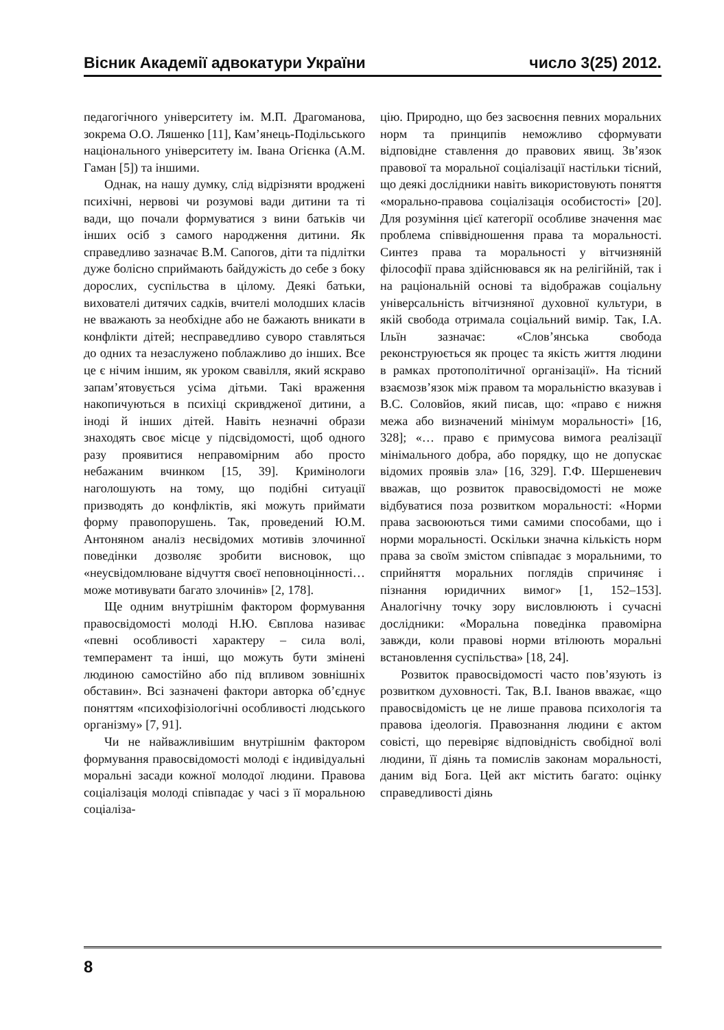Вісник Академії адвокатури України число 3(25) 2012.
педагогічного університету ім. М.П. Драгоманова, зокрема О.О. Ляшенко [11], Кам’янець-Подільського національного університету ім. Івана Огієнка (А.М. Гаман [5]) та іншими.
Однак, на нашу думку, слід відрізняти вроджені психічні, нервові чи розумові вади дитини та ті вади, що почали формуватися з вини батьків чи інших осіб з самого народження дитини. Як справедливо зазначає В.М. Сапогов, діти та підлітки дуже болісно сприймають байдужість до себе з боку дорослих, суспільства в цілому. Деякі батьки, вихователі дитячих садків, вчителі молодших класів не вважають за необхідне або не бажають вникати в конфлікти дітей; несправедливо суворо ставляться до одних та незаслужено поблажливо до інших. Все це є нічим іншим, як уроком свавілля, який яскраво запам’ятовується усіма дітьми. Такі враження накопичуються в психіці скривдженої дитини, а іноді й інших дітей. Навіть незначні образи знаходять своє місце у підсвідомості, щоб одного разу проявитися неправомірним або просто небажаним вчинком [15, 39]. Кримінологи наголошують на тому, що подібні ситуації призводять до конфліктів, які можуть приймати форму правопорушень. Так, проведений Ю.М. Антоняном аналіз несвідомих мотивів злочинної поведінки дозволяє зробити висновок, що «неусвідомлюване відчуття своєї неповноцінності… може мотивувати багато злочинів» [2, 178].
Ще одним внутрішнім фактором формування правосвідомості молоді Н.Ю. Євплова називає «певні особливості характеру – сила волі, темперамент та інші, що можуть бути змінені людиною самостійно або під впливом зовнішніх обставин». Всі зазначені фактори авторка об’єднує поняттям «психофізіологічні особливості людського організму» [7, 91].
Чи не найважливішим внутрішнім фактором формування правосвідомості молоді є індивідуальні моральні засади кожної молодої людини. Правова соціалізація молоді співпадає у часі з її моральною соціаліза-
цію. Природно, що без засвоєння певних моральних норм та принципів неможливо сформувати відповідне ставлення до правових явищ. Зв’язок правової та моральної соціалізації настільки тісний, що деякі дослідники навіть використовують поняття «морально-правова соціалізація особистості» [20]. Для розуміння цієї категорії особливе значення має проблема співвідношення права та моральності. Синтез права та моральності у вітчизняній філософії права здійснювався як на релігійній, так і на раціональній основі та відображав соціальну універсальність вітчизняної духовної культури, в якій свобода отримала соціальний вимір. Так, І.А. Ільїн зазначає: «Слов’янська свобода реконструюється як процес та якість життя людини в рамках протополітичної організації». На тісний взаємозв’язок між правом та моральністю вказував і В.С. Соловйов, який писав, що: «право є нижня межа або визначений мінімум моральності» [16, 328]; «… право є примусова вимога реалізації мінімального добра, або порядку, що не допускає відомих проявів зла» [16, 329]. Г.Ф. Шершеневич вважав, що розвиток правосвідомості не може відбуватися поза розвитком моральності: «Норми права засвоюються тими самими способами, що і норми моральності. Оскільки значна кількість норм права за своїм змістом співпадає з моральними, то сприйняття моральних поглядів спричиняє і пізнання юридичних вимог» [1, 152–153]. Аналогічну точку зору висловлюють і сучасні дослідники: «Моральна поведінка правомірна завжди, коли правові норми втілюють моральні встановлення суспільства» [18, 24].
Розвиток правосвідомості часто пов’язують із розвитком духовності. Так, В.І. Іванов вважає, «що правосвідомість це не лише правова психологія та правова ідеологія. Правознання людини є актом совісті, що перевіряє відповідність свобідної волі людини, її діянь та помислів законам моральності, даним від Бога. Цей акт містить багато: оцінку справедливості діянь
8